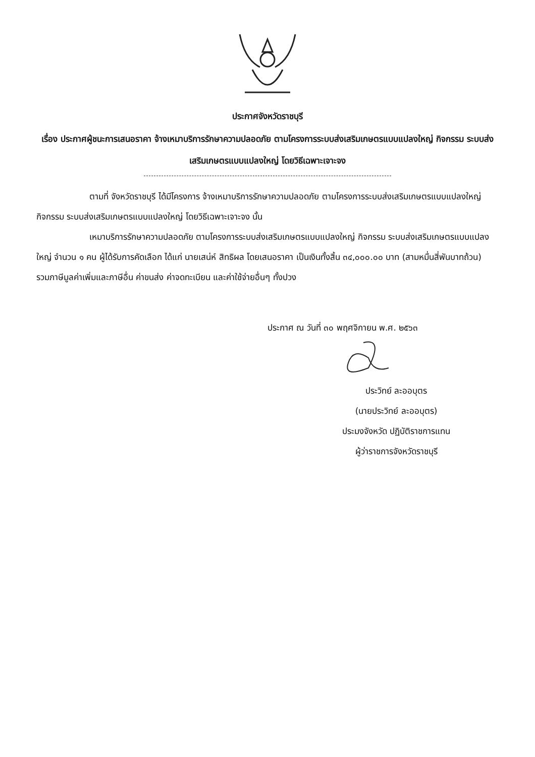ประกาศจังหวัดราชบุรี
เรื่อง ประกาศผู้ชนะการเสนอราคา จ้างเหมาบริการรักษาความปลอดภัย ตามโครงการระบบส่งเสริมเกษตรแบบแปลงใหญ่ กิจกรรม ระบบส่งเสริมเกษตรแบบแปลงใหญ่ โดยวิธีเฉพาะเจาะจง
ตามที่ จังหวัดราชบุรี ได้มีโครงการ จ้างเหมาบริการรักษาความปลอดภัย ตามโครงการระบบส่งเสริมเกษตรแบบแปลงใหญ่ กิจกรรม ระบบส่งเสริมเกษตรแบบแปลงใหญ่ โดยวิธีเฉพาะเจาะจง นั้น
เหมาบริการรักษาความปลอดภัย ตามโครงการระบบส่งเสริมเกษตรแบบแปลงใหญ่ กิจกรรม ระบบส่งเสริมเกษตรแบบแปลงใหญ่ จำนวน ๑ คน ผู้ได้รับการคัดเลือก ได้แก่ นายเสน่ห์ สิทธิผล โดยเสนอราคา เป็นเงินทั้งสิ้น ๓๔,๐๐๐.๐๐ บาท (สามหมื่นสี่พันบาทถ้วน) รวมภาษีมูลค่าเพิ่มและภาษีอื่น ค่าขนส่ง ค่าจดทะเบียน และค่าใช้จ่ายอื่นๆ ทั้งปวง
ประกาศ ณ วันที่ ๓๐ พฤศจิกายน พ.ศ. ๒๕๖๓
ประวิทย์ ละออบุตร
(นายประวิทย์ ละออบุตร)
ประมงจังหวัด ปฏิบัติราชการแทน
ผู้ว่าราชการจังหวัดราชบุรี